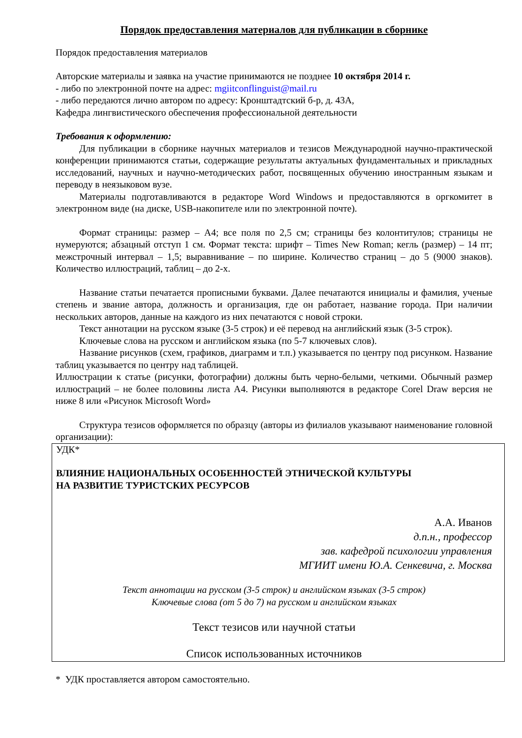Порядок предоставления материалов для публикации в сборнике
Порядок предоставления материалов
Авторские материалы и заявка на участие принимаются не позднее 10 октября 2014 г.
- либо по электронной почте на адрес: mgiitconflinguist@mail.ru
- либо передаются лично автором по адресу: Кронштадтский б-р, д. 43А,
Кафедра лингвистического обеспечения профессиональной деятельности
Требования к оформлению:
Для публикации в сборнике научных материалов и тезисов Международной научно-практической конференции принимаются статьи, содержащие результаты актуальных фундаментальных и прикладных исследований, научных и научно-методических работ, посвященных обучению иностранным языкам и переводу в неязыковом вузе.
Материалы подготавливаются в редакторе Word Windows и предоставляются в оргкомитет в электронном виде (на диске, USB-накопителе или по электронной почте).
Формат страницы: размер – А4; все поля по 2,5 см; страницы без колонтитулов; страницы не нумеруются; абзацный отступ 1 см. Формат текста: шрифт – Times New Roman; кегль (размер) – 14 пт; межстрочный интервал – 1,5; выравнивание – по ширине. Количество страниц – до 5 (9000 знаков). Количество иллюстраций, таблиц – до 2-х.
Название статьи печатается прописными буквами. Далее печатаются инициалы и фамилия, ученые степень и звание автора, должность и организация, где он работает, название города. При наличии нескольких авторов, данные на каждого из них печатаются с новой строки.
Текст аннотации на русском языке (3-5 строк) и её перевод на английский язык (3-5 строк).
Ключевые слова на русском и английском языка (по 5-7 ключевых слов).
Название рисунков (схем, графиков, диаграмм и т.п.) указывается по центру под рисунком. Название таблиц указывается по центру над таблицей.
Иллюстрации к статье (рисунки, фотографии) должны быть черно-белыми, четкими. Обычный размер иллюстраций – не более половины листа А4. Рисунки выполняются в редакторе Corel Draw версия не ниже 8 или «Рисунок Microsoft Word»
Структура тезисов оформляется по образцу (авторы из филиалов указывают наименование головной организации):
УДК*
ВЛИЯНИЕ НАЦИОНАЛЬНЫХ ОСОБЕННОСТЕЙ ЭТНИЧЕСКОЙ КУЛЬТУРЫ
НА РАЗВИТИЕ ТУРИСТСКИХ РЕСУРСОВ
А.А. Иванов
д.п.н., профессор
зав. кафедрой психологии управления
МГИИТ имени Ю.А. Сенкевича, г. Москва
Текст аннотации на русском (3-5 строк) и английском языках (3-5 строк)
Ключевые слова (от 5 до 7) на русском и английском языках
Текст тезисов или научной статьи
Список использованных источников
* УДК проставляется автором самостоятельно.